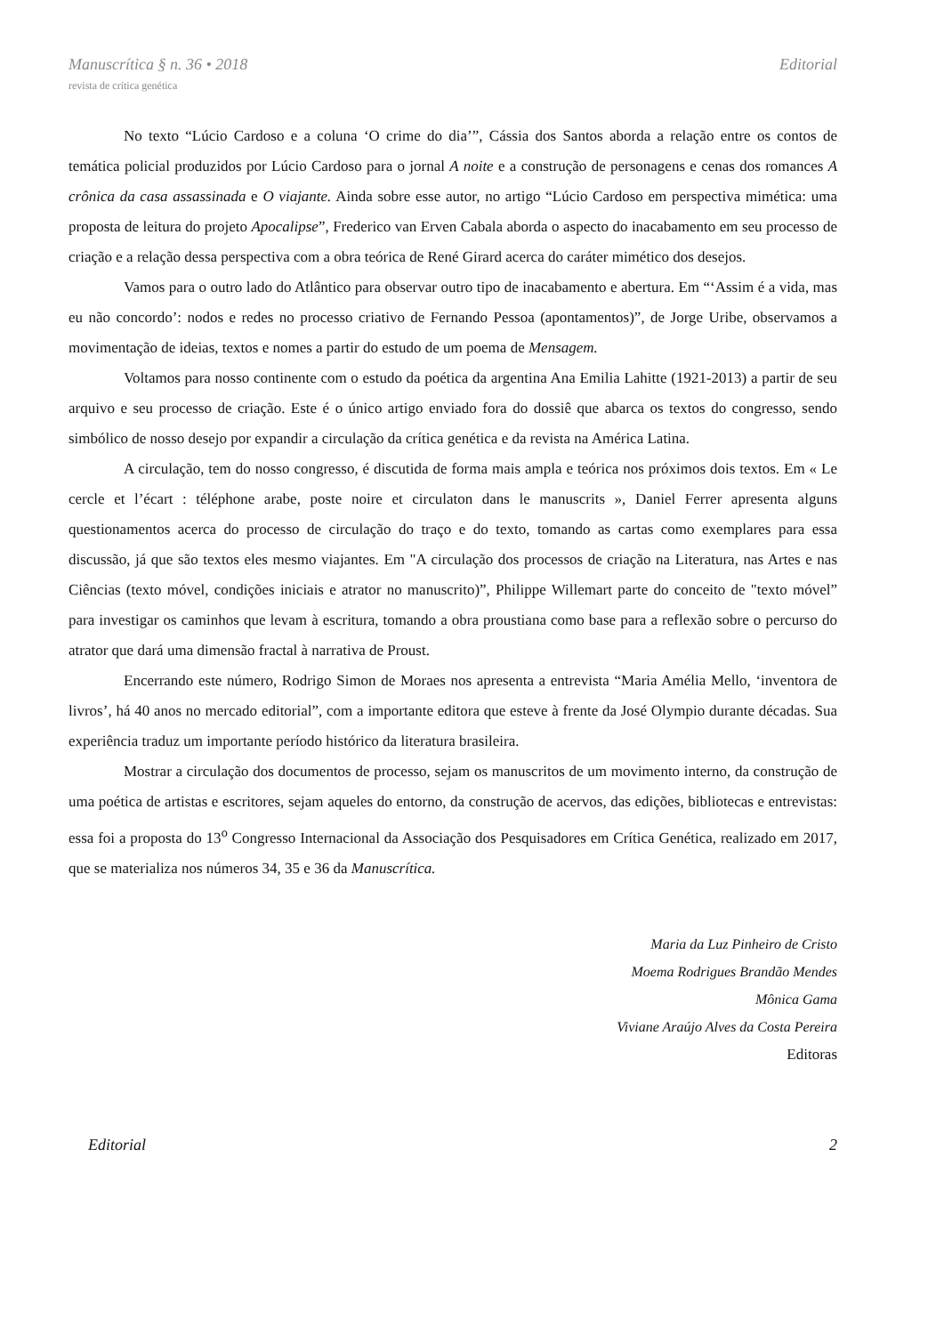Manuscrítica § n. 36 • 2018 Editorial
revista de crítica genética
No texto “Lúcio Cardoso e a coluna ‘O crime do dia’”, Cássia dos Santos aborda a relação entre os contos de temática policial produzidos por Lúcio Cardoso para o jornal A noite e a construção de personagens e cenas dos romances A crônica da casa assassinada e O viajante. Ainda sobre esse autor, no artigo “Lúcio Cardoso em perspectiva mimética: uma proposta de leitura do projeto Apocalipse”, Frederico van Erven Cabala aborda o aspecto do inacabamento em seu processo de criação e a relação dessa perspectiva com a obra teórica de René Girard acerca do caráter mimético dos desejos.
Vamos para o outro lado do Atlântico para observar outro tipo de inacabamento e abertura. Em “‘Assim é a vida, mas eu não concordo’: nodos e redes no processo criativo de Fernando Pessoa (apontamentos)”, de Jorge Uribe, observamos a movimentação de ideias, textos e nomes a partir do estudo de um poema de Mensagem.
Voltamos para nosso continente com o estudo da poética da argentina Ana Emilia Lahitte (1921-2013) a partir de seu arquivo e seu processo de criação. Este é o único artigo enviado fora do dossiê que abarca os textos do congresso, sendo simbólico de nosso desejo por expandir a circulação da crítica genética e da revista na América Latina.
A circulação, tem do nosso congresso, é discutida de forma mais ampla e teórica nos próximos dois textos. Em « Le cercle et l’écart : téléphone arabe, poste noire et circulaton dans le manuscrits », Daniel Ferrer apresenta alguns questionamentos acerca do processo de circulação do traço e do texto, tomando as cartas como exemplares para essa discussão, já que são textos eles mesmo viajantes. Em "A circulação dos processos de criação na Literatura, nas Artes e nas Ciências (texto móvel, condições iniciais e atrator no manuscrito)”, Philippe Willemart parte do conceito de "texto móvel” para investigar os caminhos que levam à escritura, tomando a obra proustiana como base para a reflexão sobre o percurso do atrator que dará uma dimensão fractal à narrativa de Proust.
Encerrando este número, Rodrigo Simon de Moraes nos apresenta a entrevista “Maria Amélia Mello, ‘inventora de livros’, há 40 anos no mercado editorial”, com a importante editora que esteve à frente da José Olympio durante décadas. Sua experiência traduz um importante período histórico da literatura brasileira.
Mostrar a circulação dos documentos de processo, sejam os manuscritos de um movimento interno, da construção de uma poética de artistas e escritores, sejam aqueles do entorno, da construção de acervos, das edições, bibliotecas e entrevistas: essa foi a proposta do 13<sup>o</sup> Congresso Internacional da Associação dos Pesquisadores em Crítica Genética, realizado em 2017, que se materializa nos números 34, 35 e 36 da Manuscrítica.
Maria da Luz Pinheiro de Cristo
Moema Rodrigues Brandão Mendes
Mônica Gama
Viviane Araújo Alves da Costa Pereira
Editoras
Editorial 2